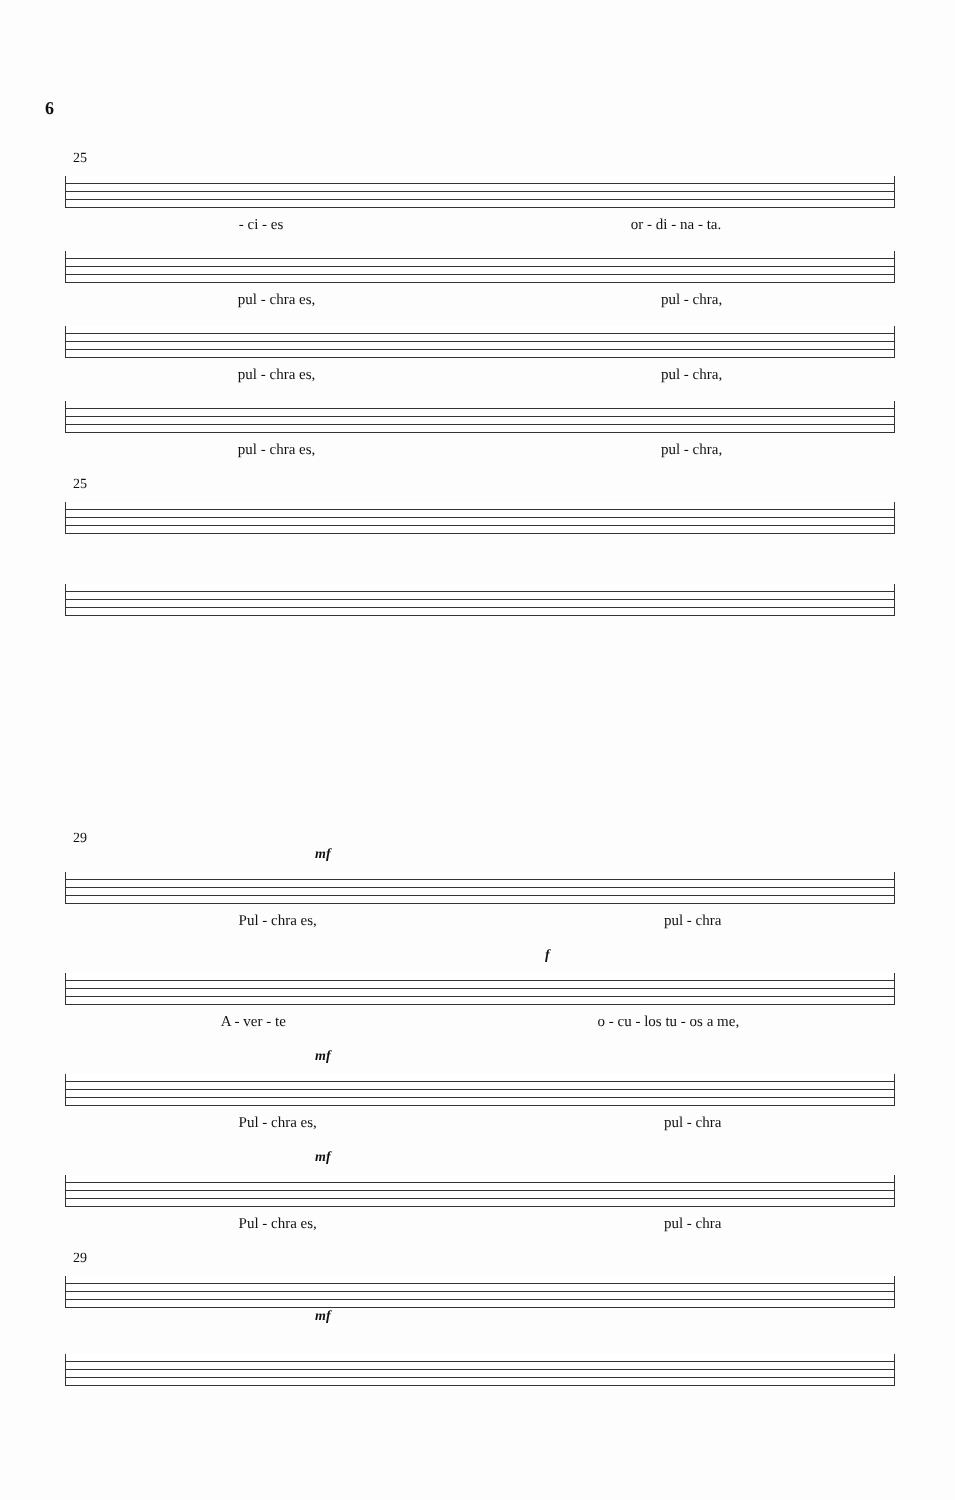6
25
- ci - es or - di - na - ta.
pul - chra es, pul - chra,
pul - chra es, pul - chra,
pul - chra es, pul - chra,
25
29
mf
Pul - chra es, pul - chra
f
A - ver - te o - cu - los tu - os a me,
mf
Pul - chra es, pul - chra
mf
Pul - chra es, pul - chra
29
mf